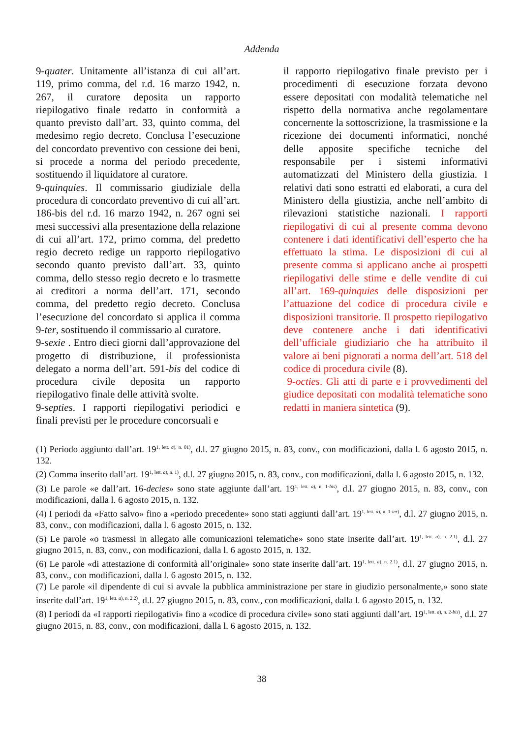Addenda
9-quater. Unitamente all’istanza di cui all’art. 119, primo comma, del r.d. 16 marzo 1942, n. 267, il curatore deposita un rapporto riepilogativo finale redatto in conformità a quanto previsto dall’art. 33, quinto comma, del medesimo regio decreto. Conclusa l’esecuzione del concordato preventivo con cessione dei beni, si procede a norma del periodo precedente, sostituendo il liquidatore al curatore.
9-quinquies. Il commissario giudiziale della procedura di concordato preventivo di cui all’art. 186-bis del r.d. 16 marzo 1942, n. 267 ogni sei mesi successivi alla presentazione della relazione di cui all’art. 172, primo comma, del predetto regio decreto redige un rapporto riepilogativo secondo quanto previsto dall’art. 33, quinto comma, dello stesso regio decreto e lo trasmette ai creditori a norma dell’art. 171, secondo comma, del predetto regio decreto. Conclusa l’esecuzione del concordato si applica il comma 9-ter, sostituendo il commissario al curatore.
9-sexie . Entro dieci giorni dall’approvazione del progetto di distribuzione, il professionista delegato a norma dell’art. 591-bis del codice di procedura civile deposita un rapporto riepilogativo finale delle attività svolte.
9-septies. I rapporti riepilogativi periodici e finali previsti per le procedure concorsuali e
il rapporto riepilogativo finale previsto per i procedimenti di esecuzione forzata devono essere depositati con modalità telematiche nel rispetto della normativa anche regolamentare concernente la sottoscrizione, la trasmissione e la ricezione dei documenti informatici, nonché delle apposite specifiche tecniche del responsabile per i sistemi informativi automatizzati del Ministero della giustizia. I relativi dati sono estratti ed elaborati, a cura del Ministero della giustizia, anche nell’ambito di rilevazioni statistiche nazionali. I rapporti riepilogativi di cui al presente comma devono contenere i dati identificativi dell’esperto che ha effettuato la stima. Le disposizioni di cui al presente comma si applicano anche ai prospetti riepilogativi delle stime e delle vendite di cui all’art. 169-quinquies delle disposizioni per l’attuazione del codice di procedura civile e disposizioni transitorie. Il prospetto riepilogativo deve contenere anche i dati identificativi dell’ufficiale giudiziario che ha attribuito il valore ai beni pignorati a norma dell’art. 518 del codice di procedura civile (8).
9-octies. Gli atti di parte e i provvedimenti del giudice depositati con modalità telematiche sono redatti in maniera sintetica (9).
(1) Periodo aggiunto dall’art. 19<sup>1, lett. a), n. 01)</sup>, d.l. 27 giugno 2015, n. 83, conv., con modificazioni, dalla l. 6 agosto 2015, n. 132.
(2) Comma inserito dall’art. 19<sup>1, lett. a), n. 1)</sup>, d.l. 27 giugno 2015, n. 83, conv., con modificazioni, dalla l. 6 agosto 2015, n. 132.
(3) Le parole «e dall’art. 16-decies» sono state aggiunte dall’art. 19<sup>1, lett. a), n. 1-bis)</sup>, d.l. 27 giugno 2015, n. 83, conv., con modificazioni, dalla l. 6 agosto 2015, n. 132.
(4) I periodi da «Fatto salvo» fino a «periodo precedente» sono stati aggiunti dall’art. 19<sup>1, lett. a), n. 1-ter)</sup>, d.l. 27 giugno 2015, n. 83, conv., con modificazioni, dalla l. 6 agosto 2015, n. 132.
(5) Le parole «o trasmessi in allegato alle comunicazioni telematiche» sono state inserite dall’art. 19<sup>1, lett. a), n. 2.1)</sup>, d.l. 27 giugno 2015, n. 83, conv., con modificazioni, dalla l. 6 agosto 2015, n. 132.
(6) Le parole «di attestazione di conformità all’originale» sono state inserite dall’art. 19<sup>1, lett. a), n. 2.1)</sup>, d.l. 27 giugno 2015, n. 83, conv., con modificazioni, dalla l. 6 agosto 2015, n. 132.
(7) Le parole «il dipendente di cui si avvale la pubblica amministrazione per stare in giudizio personalmente,» sono state inserite dall’art. 19<sup>1, lett. a), n. 2.2)</sup>, d.l. 27 giugno 2015, n. 83, conv., con modificazioni, dalla l. 6 agosto 2015, n. 132.
(8) I periodi da «I rapporti riepilogativi» fino a «codice di procedura civile» sono stati aggiunti dall’art. 19<sup>1, lett. a), n. 2-bis)</sup>, d.l. 27 giugno 2015, n. 83, conv., con modificazioni, dalla l. 6 agosto 2015, n. 132.
38